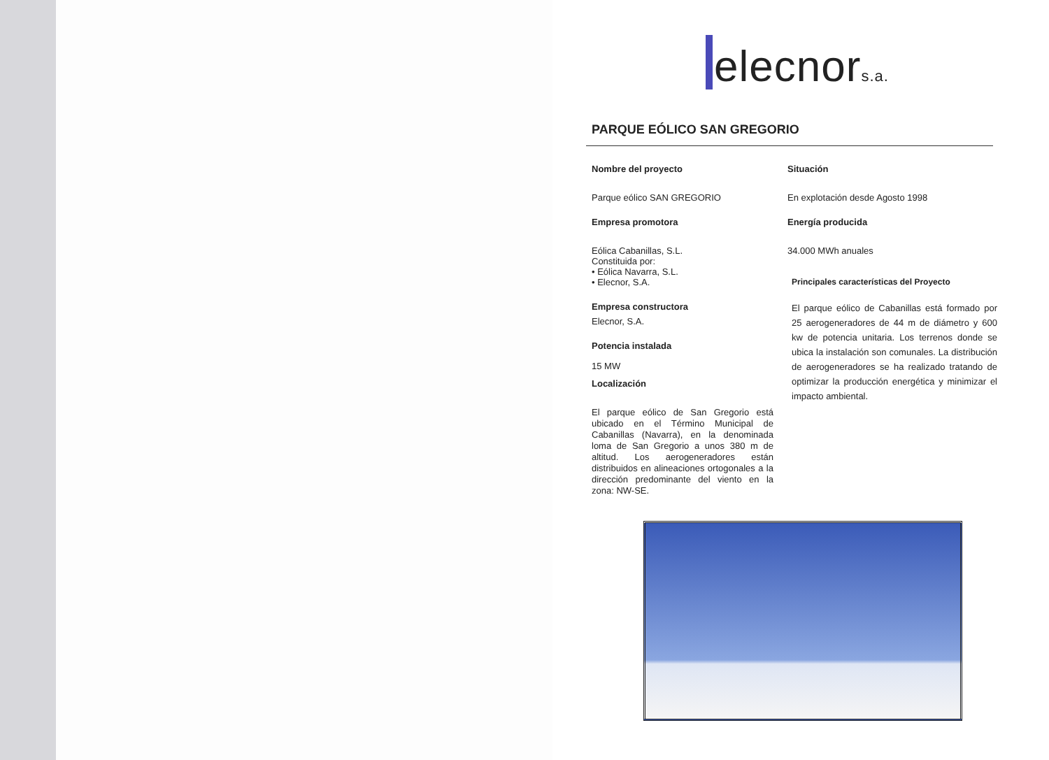elecnors.a.
PARQUE EÓLICO SAN GREGORIO
Nombre del proyecto
Parque eólico SAN GREGORIO
Empresa promotora
Eólica Cabanillas, S.L.
Constituida por:
• Eólica Navarra, S.L.
• Elecnor, S.A.
Empresa constructora
Elecnor, S.A.
Potencia instalada
15 MW
Localización
El parque eólico de San Gregorio está ubicado en el Término Municipal de Cabanillas (Navarra), en la denominada loma de San Gregorio a unos 380 m de altitud. Los aerogeneradores están distribuidos en alineaciones ortogonales a la dirección predominante del viento en la zona: NW-SE.
Situación
En explotación desde Agosto 1998
Energía producida
34.000 MWh anuales
Principales características del Proyecto
El parque eólico de Cabanillas está formado por 25 aerogeneradores de 44 m de diámetro y 600 kw de potencia unitaria. Los terrenos donde se ubica la instalación son comunales. La distribución de aerogeneradores se ha realizado tratando de optimizar la producción energética y minimizar el impacto ambiental.